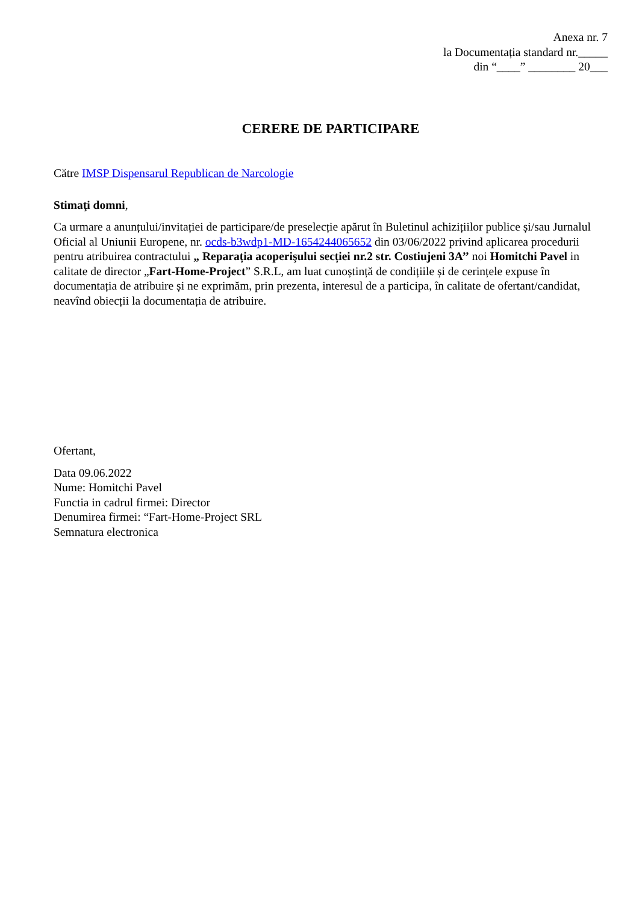Anexa nr. 7
la Documentația standard nr._____
din “____” ________ 20___
CERERE DE PARTICIPARE
Către IMSP Dispensarul Republican de Narcologie
Stimaţi domni,
Ca urmare a anunțului/invitației de participare/de preselecție apărut în Buletinul achizițiilor publice și/sau Jurnalul Oficial al Uniunii Europene, nr. ocds-b3wdp1-MD-1654244065652 din 03/06/2022 privind aplicarea procedurii pentru atribuirea contractului „ Reparația acoperişului secției nr.2 str. Costiujeni 3A’’ noi Homitchi Pavel in calitate de director „Fart-Home-Project” S.R.L, am luat cunoștință de condițiile și de cerințele expuse în documentația de atribuire și ne exprimăm, prin prezenta, interesul de a participa, în calitate de ofertant/candidat, neavînd obiecții la documentația de atribuire.
Ofertant,
Data 09.06.2022
Nume: Homitchi Pavel
Functia in cadrul firmei: Director
Denumirea firmei: “Fart-Home-Project SRL
Semnatura electronica